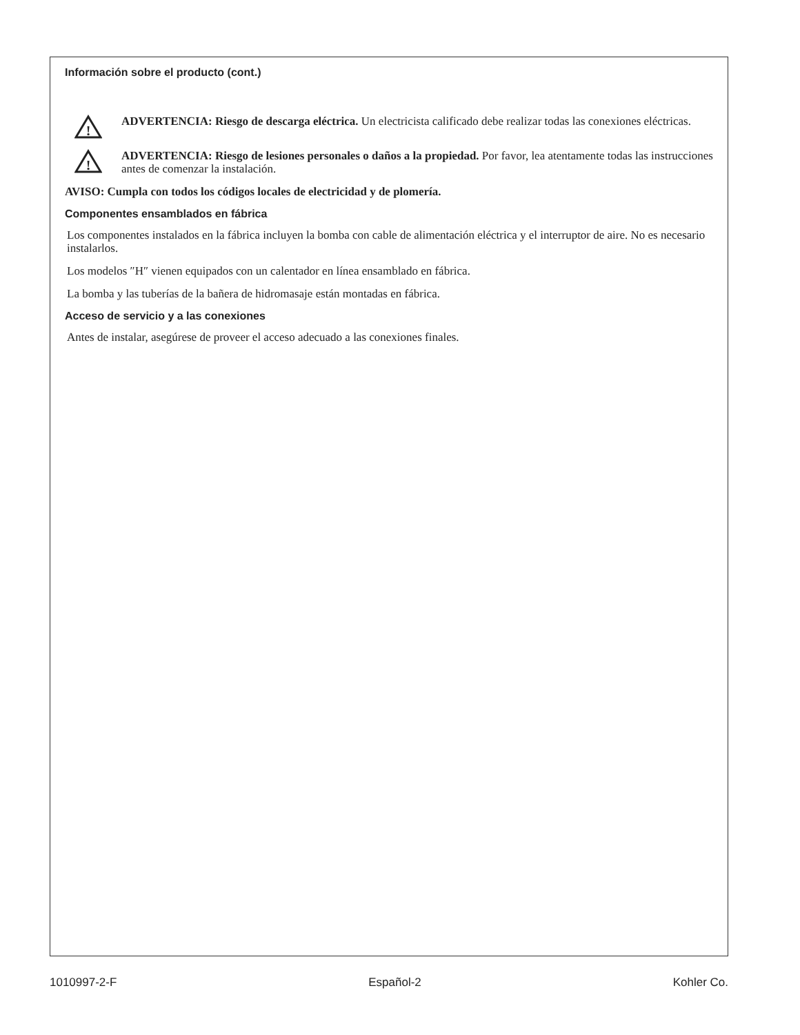Información sobre el producto (cont.)
!
ADVERTENCIA: Riesgo de descarga eléctrica. Un electricista calificado debe realizar todas las conexiones eléctricas.
!
ADVERTENCIA: Riesgo de lesiones personales o daños a la propiedad. Por favor, lea atentamente todas las instrucciones antes de comenzar la instalación.
AVISO: Cumpla con todos los códigos locales de electricidad y de plomería.
Componentes ensamblados en fábrica
Los componentes instalados en la fábrica incluyen la bomba con cable de alimentación eléctrica y el interruptor de aire. No es necesario instalarlos.
Los modelos ″H″ vienen equipados con un calentador en línea ensamblado en fábrica.
La bomba y las tuberías de la bañera de hidromasaje están montadas en fábrica.
Acceso de servicio y a las conexiones
Antes de instalar, asegúrese de proveer el acceso adecuado a las conexiones finales.
1010997-2-F Español-2 Kohler Co.